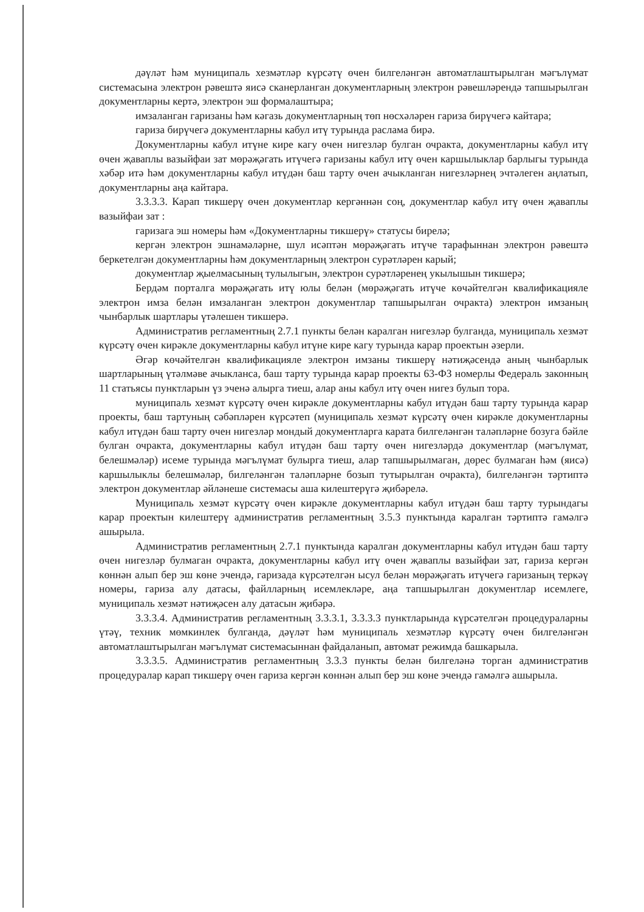дәүләт һәм муниципаль хезмәтләр күрсәтү өчен билгеләнгән автоматлаштырылган мәгълүмат системасына электрон рәвештә яисә сканерланган документларның электрон рәвешләрендә тапшырылган документларны кертә, электрон эш формалаштыра;
имзаланган гаризаны һәм кәгазь документларның төп нөсхәләрен гариза бирүчегә кайтара;
гариза бирүчегә документларны кабул итү турында раслама бирә.
Документларны кабул итүне кире кагу өчен нигезләр булган очракта, документларны кабул итү өчен җаваплы вазыйфаи зат мөрәҗәгать итүчегә гаризаны кабул итү өчен каршылыклар барлыгы турында хәбәр итә һәм документларны кабул итүдән баш тарту өчен ачыкланган нигезләрнең эчтәлеген аңлатып, документларны аңа кайтара.
3.3.3.3. Карап тикшерү өчен документлар кергәннән соң, документлар кабул итү өчен җаваплы вазыйфаи зат :
гаризага эш номеры һәм «Документларны тикшерү» статусы бирелә;
кергән электрон эшнамәләрне, шул исәптән мөрәҗәгать итүче тарафыннан электрон рәвештә беркетелгән документларны һәм документларның электрон сурәтләрен карый;
документлар җыелмасының тулылыгын, электрон сурәтләренең укылышын тикшерә;
Бердәм порталга мөрәҗәгать итү юлы белән (мөрәҗәгать итүче көчәйтелгән квалификацияле электрон имза белән имзаланган электрон документлар тапшырылган очракта) электрон имзаның чынбарлык шартлары үтәлешен тикшерә.
Административ регламентның 2.7.1 пункты белән каралган нигезләр булганда, муниципаль хезмәт күрсәтү өчен кирәкле документларны кабул итүне кире кагу турында карар проектын әзерли.
Әгәр көчәйтелгән квалификацияле электрон имзаны тикшерү нәтиҗәсендә аның чынбарлык шартларының үтәлмәве ачыкланса, баш тарту турында карар проекты 63-ФЗ номерлы Федераль законның 11 статьясы пунктларын үз эченә алырга тиеш, алар аны кабул итү өчен нигез булып тора.
муниципаль хезмәт күрсәтү өчен кирәкле документларны кабул итүдән баш тарту турында карар проекты, баш тартуның сәбәпләрен күрсәтеп (муниципаль хезмәт күрсәтү өчен кирәкле документларны кабул итүдән баш тарту өчен нигезләр мондый документларга карата билгеләнгән таләпләрне бозуга бәйле булган очракта, документларны кабул итүдән баш тарту өчен нигезләрдә документлар (мәгълүмат, белешмәләр) исеме турында мәгълүмат булырга тиеш, алар тапшырылмаган, дөрес булмаган һәм (яисә) каршылыклы белешмәләр, билгеләнгән таләпләрне бозып тутырылган очракта), билгеләнгән тәртиптә электрон документлар әйләнеше системасы аша килештерүгә җибәрелә.
Муниципаль хезмәт күрсәтү өчен кирәкле документларны кабул итүдән баш тарту турындагы карар проектын килештерү административ регламентның 3.5.3 пунктында каралган тәртиптә гамәлгә ашырыла.
Административ регламентның 2.7.1 пунктында каралган документларны кабул итүдән баш тарту өчен нигезләр булмаган очракта, документларны кабул итү өчен җаваплы вазыйфаи зат, гариза кергән көннән алып бер эш көне эчендә, гаризада күрсәтелгән ысул белән мөрәҗәгать итүчегә гаризаның теркәү номеры, гариза алу датасы, файлларның исемлекләре, аңа тапшырылган документлар исемлеге, муниципаль хезмәт нәтиҗәсен алу датасын җибәрә.
3.3.3.4. Административ регламентның 3.3.3.1, 3.3.3.3 пунктларында күрсәтелгән процедураларны үтәү, техник мөмкинлек булганда, дәүләт һәм муниципаль хезмәтләр күрсәтү өчен билгеләнгән автоматлаштырылган мәгълүмат системасыннан файдаланып, автомат режимда башкарыла.
3.3.3.5. Административ регламентның 3.3.3 пункты белән билгеләнә торган административ процедуралар карап тикшерү өчен гариза кергән көннән алып бер эш көне эчендә гамәлгә ашырыла.